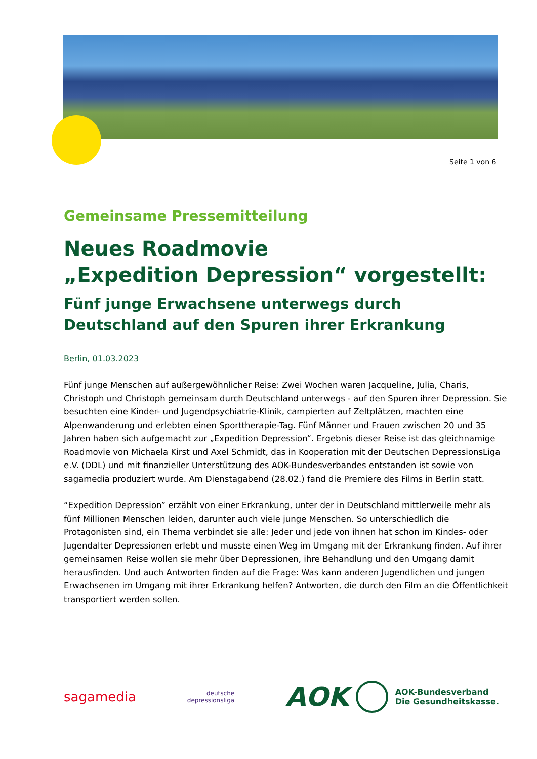Seite 1 von 6
Gemeinsame Pressemitteilung
Neues Roadmovie
„Expedition Depression“ vorgestellt:
Fünf junge Erwachsene unterwegs durch Deutschland auf den Spuren ihrer Erkrankung
Berlin, 01.03.2023
Fünf junge Menschen auf außergewöhnlicher Reise: Zwei Wochen waren Jacqueline, Julia, Charis, Christoph und Christoph gemeinsam durch Deutschland unterwegs - auf den Spuren ihrer Depression. Sie besuchten eine Kinder- und Jugendpsychiatrie-Klinik, campierten auf Zeltplätzen, machten eine Alpenwanderung und erlebten einen Sporttherapie-Tag. Fünf Männer und Frauen zwischen 20 und 35 Jahren haben sich aufgemacht zur „Expedition Depression“. Ergebnis dieser Reise ist das gleichnamige Roadmovie von Michaela Kirst und Axel Schmidt, das in Kooperation mit der Deutschen DepressionsLiga e.V. (DDL) und mit finanzieller Unterstützung des AOK-Bundesverbandes entstanden ist sowie von sagamedia produziert wurde. Am Dienstagabend (28.02.) fand die Premiere des Films in Berlin statt.
“Expedition Depression” erzählt von einer Erkrankung, unter der in Deutschland mittlerweile mehr als fünf Millionen Menschen leiden, darunter auch viele junge Menschen. So unterschiedlich die Protagonisten sind, ein Thema verbindet sie alle: Jeder und jede von ihnen hat schon im Kindes- oder Jugendalter Depressionen erlebt und musste einen Weg im Umgang mit der Erkrankung finden. Auf ihrer gemeinsamen Reise wollen sie mehr über Depressionen, ihre Behandlung und den Umgang damit herausfinden. Und auch Antworten finden auf die Frage: Was kann anderen Jugendlichen und jungen Erwachsenen im Umgang mit ihrer Erkrankung helfen? Antworten, die durch den Film an die Öffentlichkeit transportiert werden sollen.
sagamedia
deutsche
depressionsliga
AOK AOK-Bundesverband
Die Gesundheitskasse.